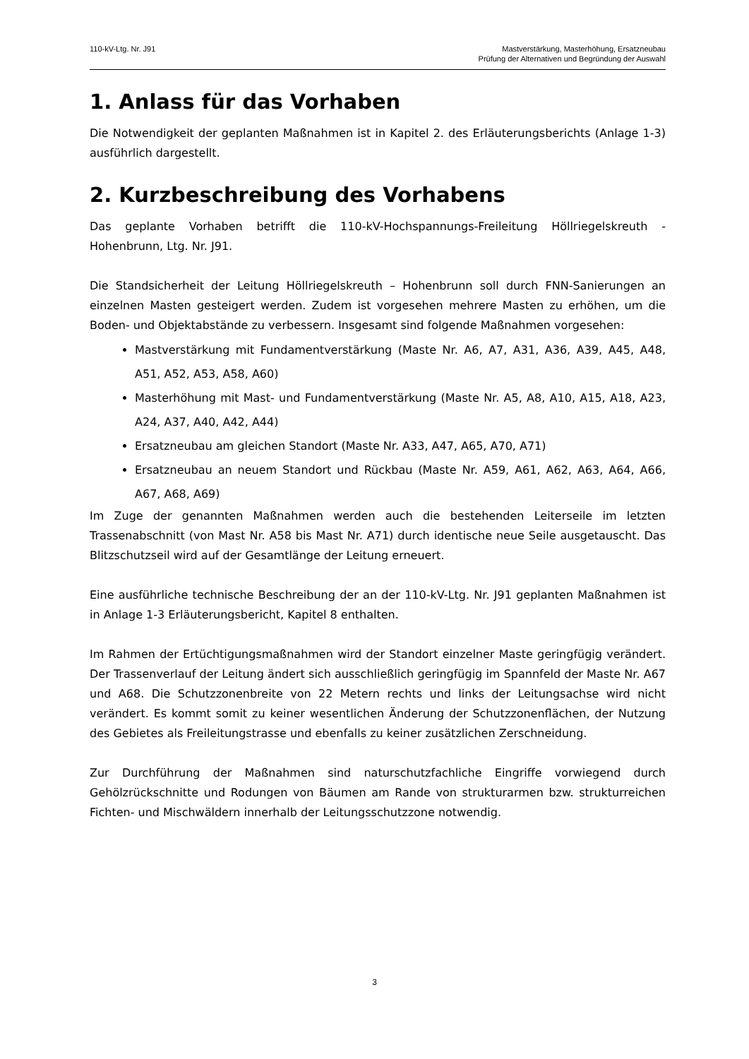110-kV-Ltg. Nr. J91 Mastverstärkung, Masterhöhung, Ersatzneubau
Prüfung der Alternativen und Begründung der Auswahl
1. Anlass für das Vorhaben
Die Notwendigkeit der geplanten Maßnahmen ist in Kapitel 2. des Erläuterungsberichts (Anlage 1-3) ausführlich dargestellt.
2. Kurzbeschreibung des Vorhabens
Das geplante Vorhaben betrifft die 110-kV-Hochspannungs-Freileitung Höllriegelskreuth - Hohenbrunn, Ltg. Nr. J91.
Die Standsicherheit der Leitung Höllriegelskreuth – Hohenbrunn soll durch FNN-Sanierungen an einzelnen Masten gesteigert werden. Zudem ist vorgesehen mehrere Masten zu erhöhen, um die Boden- und Objektabstände zu verbessern. Insgesamt sind folgende Maßnahmen vorgesehen:
Mastverstärkung mit Fundamentverstärkung (Maste Nr. A6, A7, A31, A36, A39, A45, A48, A51, A52, A53, A58, A60)
Masterhöhung mit Mast- und Fundamentverstärkung (Maste Nr. A5, A8, A10, A15, A18, A23, A24, A37, A40, A42, A44)
Ersatzneubau am gleichen Standort (Maste Nr. A33, A47, A65, A70, A71)
Ersatzneubau an neuem Standort und Rückbau (Maste Nr. A59, A61, A62, A63, A64, A66, A67, A68, A69)
Im Zuge der genannten Maßnahmen werden auch die bestehenden Leiterseile im letzten Trassenabschnitt (von Mast Nr. A58 bis Mast Nr. A71) durch identische neue Seile ausgetauscht. Das Blitzschutzseil wird auf der Gesamtlänge der Leitung erneuert.
Eine ausführliche technische Beschreibung der an der 110-kV-Ltg. Nr. J91 geplanten Maßnahmen ist in Anlage 1-3 Erläuterungsbericht, Kapitel 8 enthalten.
Im Rahmen der Ertüchtigungsmaßnahmen wird der Standort einzelner Maste geringfügig verändert. Der Trassenverlauf der Leitung ändert sich ausschließlich geringfügig im Spannfeld der Maste Nr. A67 und A68. Die Schutzzonenbreite von 22 Metern rechts und links der Leitungsachse wird nicht verändert. Es kommt somit zu keiner wesentlichen Änderung der Schutzzonenflächen, der Nutzung des Gebietes als Freileitungstrasse und ebenfalls zu keiner zusätzlichen Zerschneidung.
Zur Durchführung der Maßnahmen sind naturschutzfachliche Eingriffe vorwiegend durch Gehölzrückschnitte und Rodungen von Bäumen am Rande von strukturarmen bzw. strukturreichen Fichten- und Mischwäldern innerhalb der Leitungsschutzzone notwendig.
3